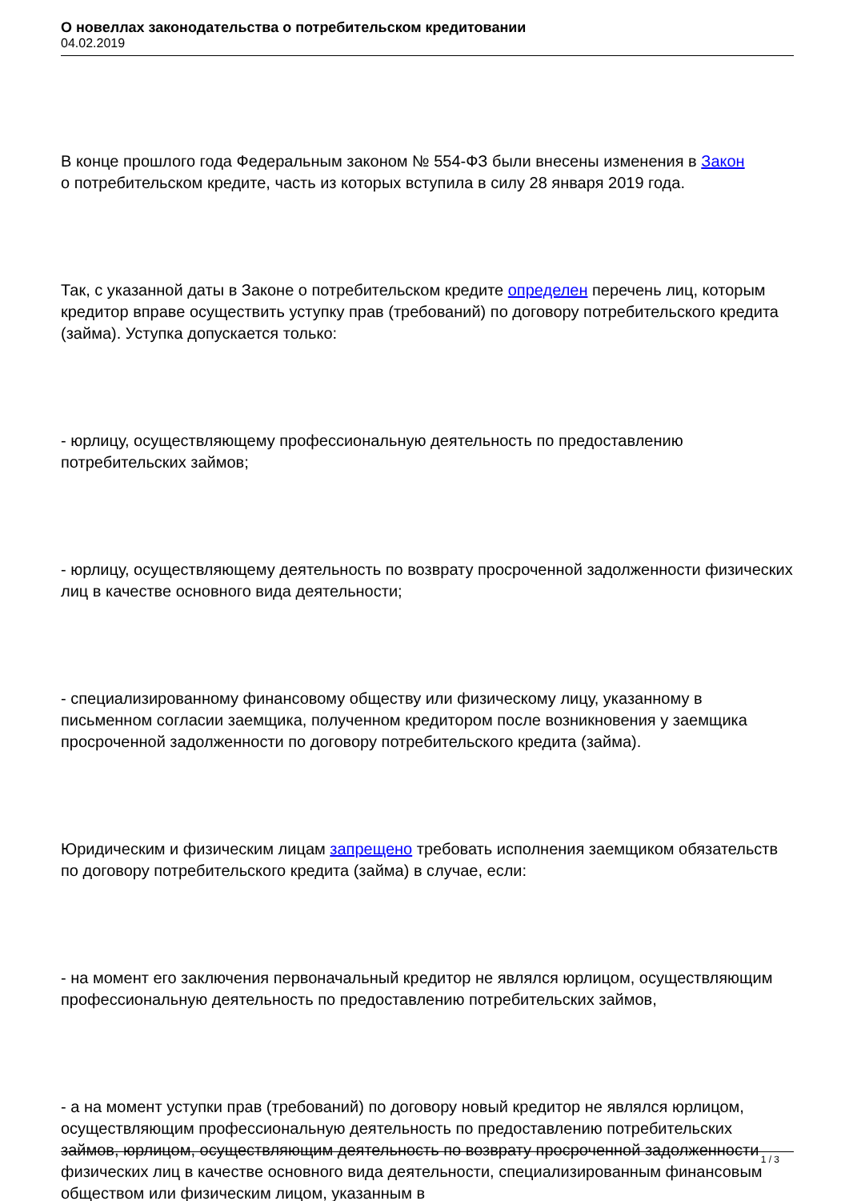О новеллах законодательства о потребительском кредитовании
04.02.2019
В конце прошлого года Федеральным законом № 554-ФЗ были внесены изменения в Закон
о потребительском кредите, часть из которых вступила в силу 28 января 2019 года.
Так, с указанной даты в Законе о потребительском кредите определен перечень лиц, которым кредитор вправе осуществить уступку прав (требований) по договору потребительского кредита (займа). Уступка допускается только:
- юрлицу, осуществляющему профессиональную деятельность по предоставлению потребительских займов;
- юрлицу, осуществляющему деятельность по возврату просроченной задолженности физических лиц в качестве основного вида деятельности;
- специализированному финансовому обществу или физическому лицу, указанному в письменном согласии заемщика, полученном кредитором после возникновения у заемщика просроченной задолженности по договору потребительского кредита (займа).
Юридическим и физическим лицам запрещено требовать исполнения заемщиком обязательств по договору потребительского кредита (займа) в случае, если:
- на момент его заключения первоначальный кредитор не являлся юрлицом, осуществляющим профессиональную деятельность по предоставлению потребительских займов,
- а на момент уступки прав (требований) по договору новый кредитор не являлся юрлицом, осуществляющим профессиональную деятельность по предоставлению потребительских займов, юрлицом, осуществляющим деятельность по возврату просроченной задолженности физических лиц в качестве основного вида деятельности, специализированным финансовым обществом или физическим лицом, указанным в
1 / 3